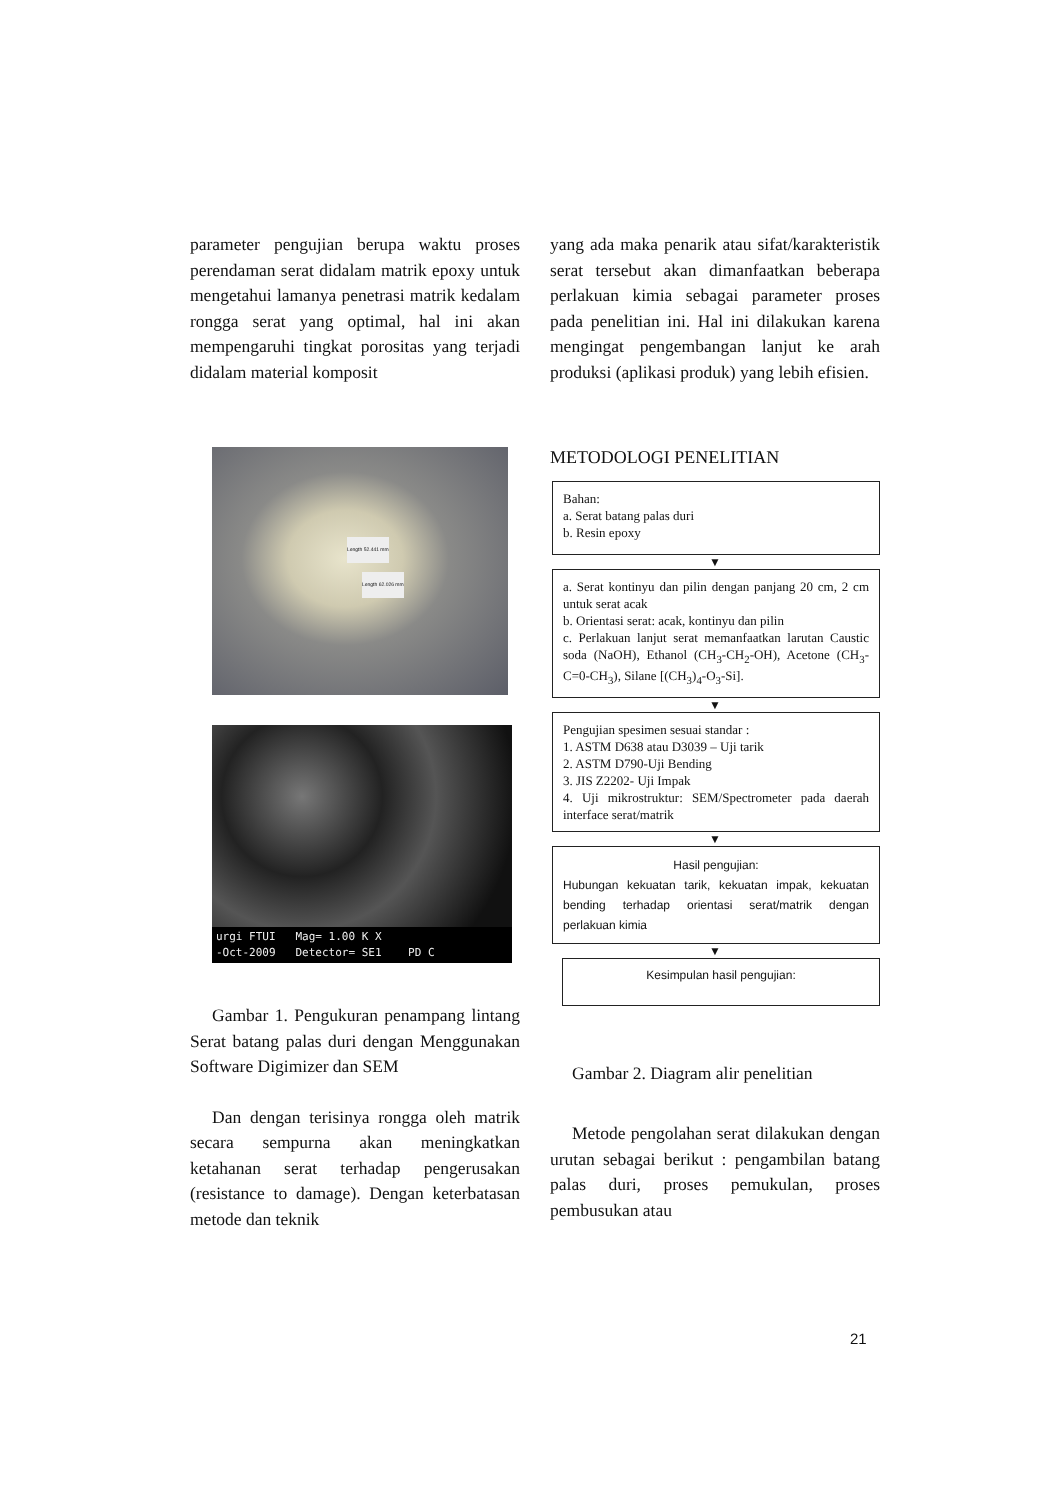parameter pengujian berupa waktu proses perendaman serat didalam matrik epoxy untuk mengetahui lamanya penetrasi matrik kedalam rongga serat yang optimal, hal ini akan mempengaruhi tingkat porositas yang terjadi didalam material komposit
Length 52.441 mm
Length 62.026 mm
urgi FTUI Mag= 1.00 K X
-Oct-2009 Detector= SE1 PD C
Gambar 1. Pengukuran penampang lintang Serat batang palas duri dengan Menggunakan Software Digimizer dan SEM
Dan dengan terisinya rongga oleh matrik secara sempurna akan meningkatkan ketahanan serat terhadap pengerusakan (resistance to damage). Dengan keterbatasan metode dan teknik
yang ada maka penarik atau sifat/karakteristik serat tersebut akan dimanfaatkan beberapa perlakuan kimia sebagai parameter proses pada penelitian ini. Hal ini dilakukan karena mengingat pengembangan lanjut ke arah produksi (aplikasi produk) yang lebih efisien.
METODOLOGI PENELITIAN
Bahan:
a. Serat batang palas duri
b. Resin epoxy
▼
a. Serat kontinyu dan pilin dengan panjang 20 cm, 2 cm untuk serat acak
b. Orientasi serat: acak, kontinyu dan pilin
c. Perlakuan lanjut serat memanfaatkan larutan Caustic soda (NaOH), Ethanol (CH<sub>3</sub>-CH<sub>2</sub>-OH), Acetone (CH<sub>3</sub>-C=0-CH<sub>3</sub>), Silane [(CH<sub>3</sub>)<sub>4</sub>-O<sub>3</sub>-Si].
▼
Pengujian spesimen sesuai standar :
1. ASTM D638 atau D3039 – Uji tarik
2. ASTM D790-Uji Bending
3. JIS Z2202- Uji Impak
4. Uji mikrostruktur: SEM/Spectrometer pada daerah interface serat/matrik
▼
Hasil pengujian:
Hubungan kekuatan tarik, kekuatan impak, kekuatan bending terhadap orientasi serat/matrik dengan perlakuan kimia
▼
Kesimpulan hasil pengujian:
Gambar 2. Diagram alir penelitian
Metode pengolahan serat dilakukan dengan urutan sebagai berikut : pengambilan batang palas duri, proses pemukulan, proses pembusukan atau
21